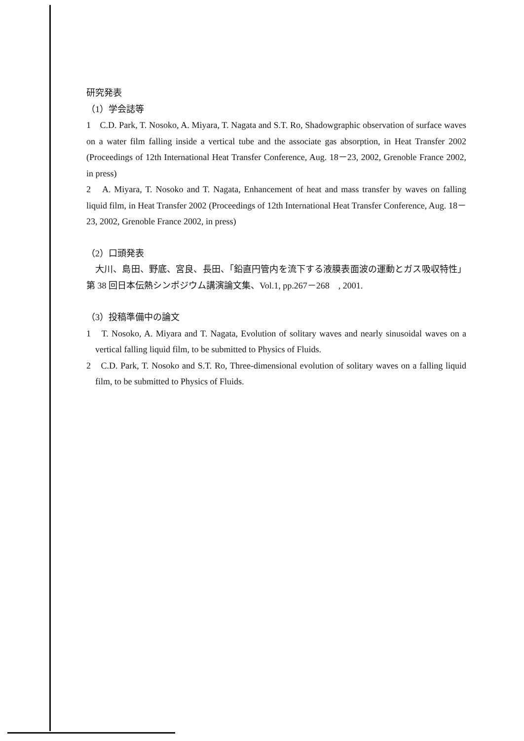研究発表
（1）学会誌等
1　C.D. Park, T. Nosoko, A. Miyara, T. Nagata and S.T. Ro, Shadowgraphic observation of surface waves on a water film falling inside a vertical tube and the associate gas absorption, in Heat Transfer 2002 (Proceedings of 12th International Heat Transfer Conference, Aug. 18－23, 2002, Grenoble France 2002, in press)
2　A. Miyara, T. Nosoko and T. Nagata, Enhancement of heat and mass transfer by waves on falling liquid film, in Heat Transfer 2002 (Proceedings of 12th International Heat Transfer Conference, Aug. 18－23, 2002, Grenoble France 2002, in press)
（2）口頭発表
　大川、島田、野底、宮良、長田、「鉛直円管内を流下する液膜表面波の運動とガス吸収特性」　第 38 回日本伝熱シンポジウム講演論文集、Vol.1, pp.267－268　, 2001.
（3）投稿準備中の論文
1　T. Nosoko, A. Miyara and T. Nagata, Evolution of solitary waves and nearly sinusoidal waves on a vertical falling liquid film, to be submitted to Physics of Fluids.
2　C.D. Park, T. Nosoko and S.T. Ro, Three-dimensional evolution of solitary waves on a falling liquid film, to be submitted to Physics of Fluids.